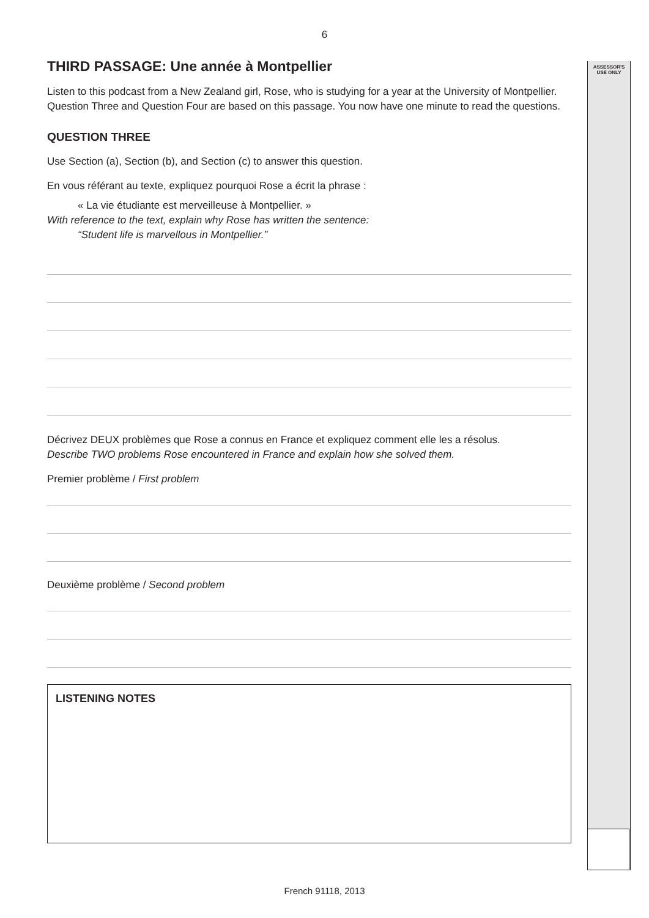6
ASSESSOR'S
USE ONLY
THIRD PASSAGE: Une année à Montpellier
Listen to this podcast from a New Zealand girl, Rose, who is studying for a year at the University of Montpellier. Question Three and Question Four are based on this passage. You now have one minute to read the questions.
QUESTION THREE
Use Section (a), Section (b), and Section (c) to answer this question.
En vous référant au texte, expliquez pourquoi Rose a écrit la phrase :
« La vie étudiante est merveilleuse à Montpellier. »
With reference to the text, explain why Rose has written the sentence:
“Student life is marvellous in Montpellier.”
Décrivez DEUX problèmes que Rose a connus en France et expliquez comment elle les a résolus.
Describe TWO problems Rose encountered in France and explain how she solved them.
Premier problème / First problem
Deuxième problème / Second problem
LISTENING NOTES
French 91118, 2013